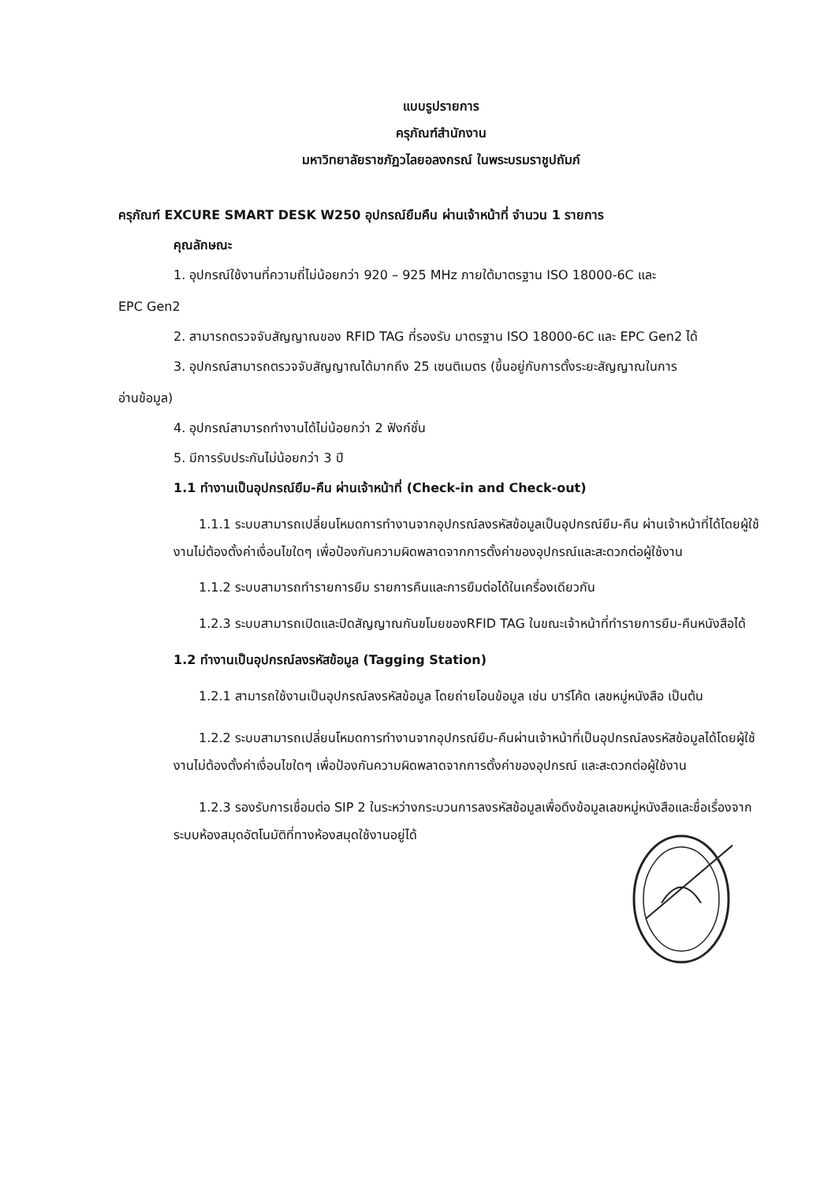แบบรูปรายการ
ครุภัณฑ์สำนักงาน
มหาวิทยาลัยราชภัฏวไลยอลงกรณ์ ในพระบรมราชูปถัมภ์
ครุภัณฑ์ EXCURE SMART DESK W250 อุปกรณ์ยืมคืน ผ่านเจ้าหน้าที่ จำนวน 1 รายการ
คุณลักษณะ
1. อุปกรณ์ใช้งานที่ความถี่ไม่น้อยกว่า 920 – 925 MHz ภายใต้มาตรฐาน ISO 18000-6C และ
EPC Gen2
2. สามารถตรวจจับสัญญาณของ RFID TAG ที่รองรับ มาตรฐาน ISO 18000-6C และ EPC Gen2 ได้
3. อุปกรณ์สามารถตรวจจับสัญญาณได้มากถึง 25 เซนติเมตร (ขึ้นอยู่กับการตั้งระยะสัญญาณในการ
อ่านข้อมูล)
4. อุปกรณ์สามารถทำงานได้ไม่น้อยกว่า 2 ฟังก์ชั่น
5. มีการรับประกันไม่น้อยกว่า 3 ปี
1.1 ทำงานเป็นอุปกรณ์ยืม-คืน ผ่านเจ้าหน้าที่ (Check-in and Check-out)
1.1.1 ระบบสามารถเปลี่ยนโหมดการทำงานจากอุปกรณ์ลงรหัสข้อมูลเป็นอุปกรณ์ยืม-คืน ผ่านเจ้าหน้าที่ได้โดยผู้ใช้งานไม่ต้องตั้งค่าเงื่อนไขใดๆ เพื่อป้องกันความผิดพลาดจากการตั้งค่าของอุปกรณ์และสะดวกต่อผู้ใช้งาน
1.1.2 ระบบสามารถทำรายการยืม รายการคืนและการยืมต่อได้ในเครื่องเดียวกัน
1.2.3 ระบบสามารถเปิดและปิดสัญญาณกันขโมยของRFID TAG ในขณะเจ้าหน้าที่ทำรายการยืม-คืนหนังสือได้
1.2 ทำงานเป็นอุปกรณ์ลงรหัสข้อมูล (Tagging Station)
1.2.1 สามารถใช้งานเป็นอุปกรณ์ลงรหัสข้อมูล โดยถ่ายโอนข้อมูล เช่น บาร์โค้ด เลขหมู่หนังสือ เป็นต้น
1.2.2 ระบบสามารถเปลี่ยนโหมดการทำงานจากอุปกรณ์ยืม-คืนผ่านเจ้าหน้าที่เป็นอุปกรณ์ลงรหัสข้อมูลได้โดยผู้ใช้งานไม่ต้องตั้งค่าเงื่อนไขใดๆ เพื่อป้องกันความผิดพลาดจากการตั้งค่าของอุปกรณ์ และสะดวกต่อผู้ใช้งาน
1.2.3 รองรับการเชื่อมต่อ SIP 2 ในระหว่างกระบวนการลงรหัสข้อมูลเพื่อดึงข้อมูลเลขหมู่หนังสือและชื่อเรื่องจากระบบห้องสมุดอัตโนมัติที่ทางห้องสมุดใช้งานอยู่ได้